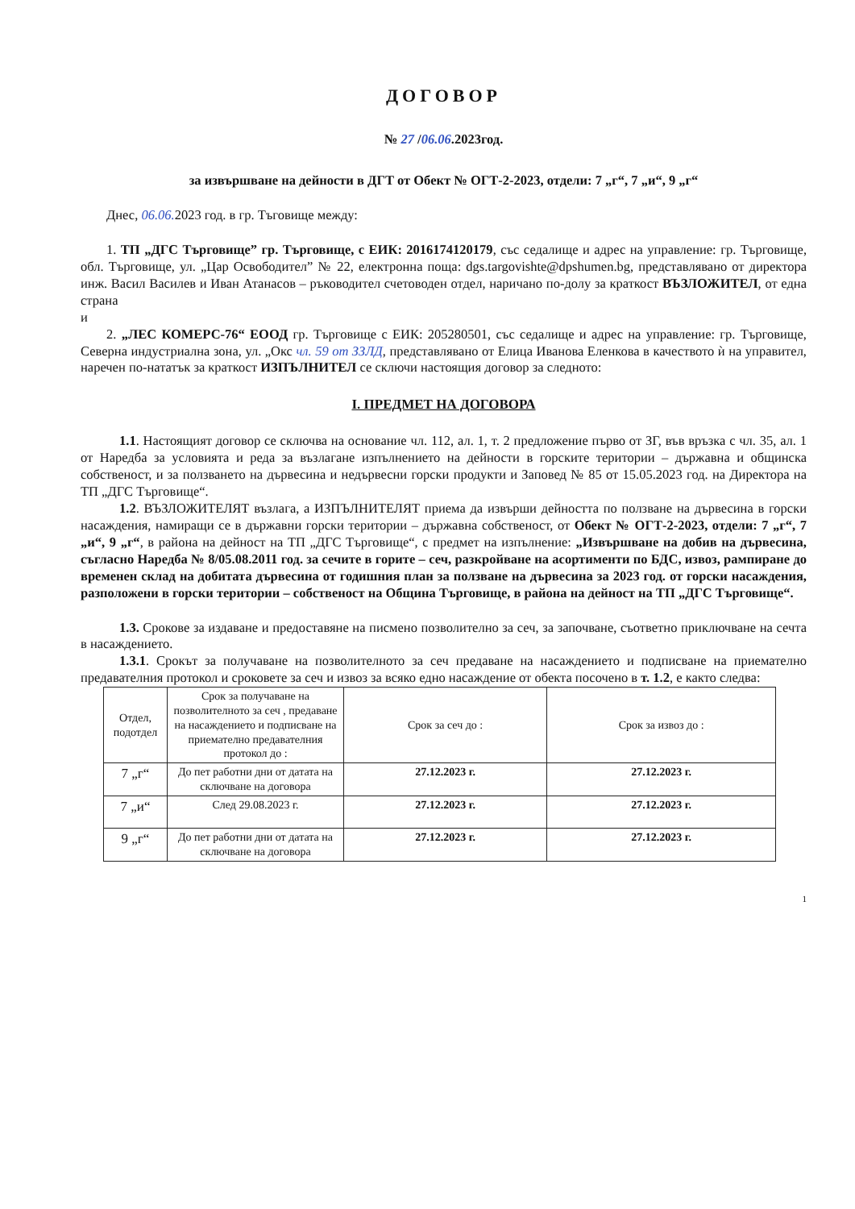ДОГОВОР
№ 27 /06.06.2023год.
за извършване на дейности в ДГТ от Обект № ОГТ-2-2023, отдели: 7 „г“, 7 „и“, 9 „г“
Днес, 06.06. 2023 год. в гр. Тъговище между:
1. ТП „ДГС Търговище” гр. Търговище, с ЕИК: 2016174120179, със седалище и адрес на управление: гр. Търговище, обл. Търговище, ул. „Цар Освободител” № 22, електронна поща: dgs.targovishte@dpshumen.bg, представлявано от директора инж. Васил Василев и Иван Атанасов – ръководител счетоводен отдел, наричано по-долу за краткост ВЪЗЛОЖИТЕЛ, от една страна
и
2. „ЛЕС КОМЕРС-76“ ЕООД гр. Търговище с ЕИК: 205280501, със седалище и адрес на управление: гр. Търговище, Северна индустриална зона, ул. „Окс чл. 59 от ЗЗЛД, представлявано от Елица Иванова Еленкова в качеството ѝ на управител, наречен по-нататък за краткост ИЗПЪЛНИТЕЛ се сключи настоящия договор за следното:
I. ПРЕДМЕТ НА ДОГОВОРА
1.1. Настоящият договор се сключва на основание чл. 112, ал. 1, т. 2 предложение първо от ЗГ, във връзка с чл. 35, ал. 1 от Наредба за условията и реда за възлагане изпълнението на дейности в горските територии – държавна и общинска собственост, и за ползването на дървесина и недървесни горски продукти и Заповед № 85 от 15.05.2023 год. на Директора на ТП „ДГС Търговище“.
1.2. ВЪЗЛОЖИТЕЛЯТ възлага, а ИЗПЪЛНИТЕЛЯТ приема да извърши дейността по ползване на дървесина в горски насаждения, намиращи се в държавни горски територии – държавна собственост, от Обект № ОГТ-2-2023, отдели: 7 „г“, 7 „и“, 9 „г“, в района на дейност на ТП „ДГС Търговище“, с предмет на изпълнение: „Извършване на добив на дървесина, съгласно Наредба № 8/05.08.2011 год. за сечите в горите – сеч, разкройване на асортименти по БДС, извоз, рампиране до временен склад на добитата дървесина от годишния план за ползване на дървесина за 2023 год. от горски насаждения, разположени в горски територии – собственост на Община Търговище, в района на дейност на ТП „ДГС Търговище“.
1.3. Срокове за издаване и предоставяне на писмено позволително за сеч, за започване, съответно приключване на сечта в насаждението.
1.3.1. Срокът за получаване на позволителното за сеч предаване на насаждението и подписване на приемателно предавателния протокол и сроковете за сеч и извоз за всяко едно насаждение от обекта посочено в т. 1.2, е както следва:
| Отдел, подотдел | Срок за получаване на позволителното за сеч , предаване на насаждението и подписване на приемателно предавателния протокол до : | Срок за сеч до : | Срок за извоз до : |
| --- | --- | --- | --- |
| 7 „г“ | До пет работни дни от датата на сключване на договора | 27.12.2023 г. | 27.12.2023 г. |
| 7 „и“ | След 29.08.2023 г. | 27.12.2023 г. | 27.12.2023 г. |
| 9 „г“ | До пет работни дни от датата на сключване на договора | 27.12.2023 г. | 27.12.2023 г. |
1